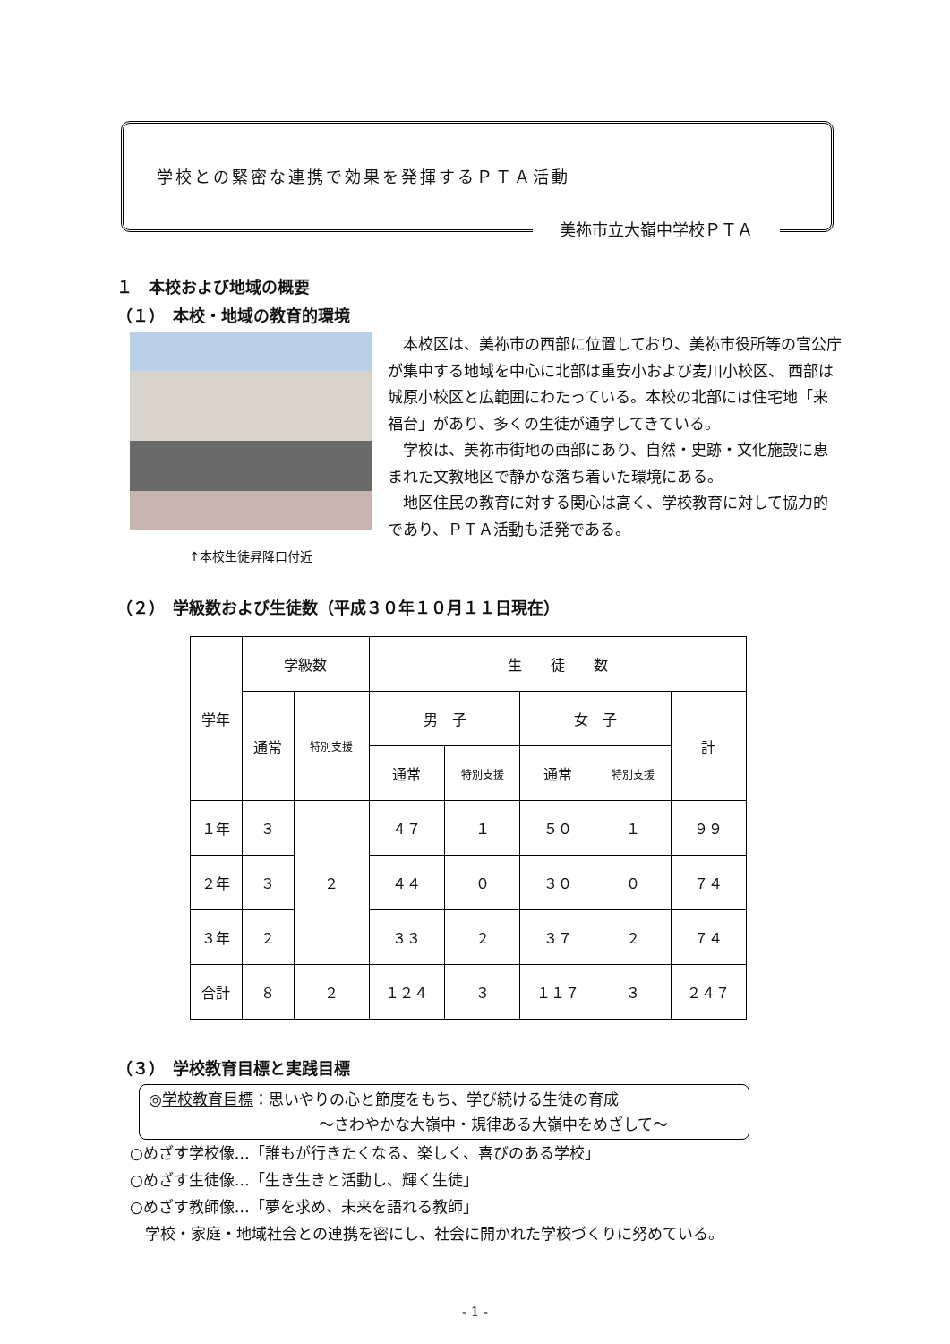学校との緊密な連携で効果を発揮するＰＴＡ活動
美祢市立大嶺中学校ＰＴＡ
１　本校および地域の概要
（１）　本校・地域の教育的環境
↑本校生徒昇降口付近
本校区は、美祢市の西部に位置しており、美祢市役所等の官公庁が集中する地域を中心に北部は重安小および麦川小校区、 西部は城原小校区と広範囲にわたっている。本校の北部には住宅地「来福台」があり、多くの生徒が通学してきている。
学校は、美祢市街地の西部にあり、自然・史跡・文化施設に恵まれた文教地区で静かな落ち着いた環境にある。
地区住民の教育に対する関心は高く、学校教育に対して協力的であり、ＰＴＡ活動も活発である。
（２）　学級数および生徒数（平成３０年１０月１１日現在）
| 学年 | 学級数 | | 生 徒 数 | | | | |
| --- | --- | --- | --- | --- | --- | --- | --- |
| | 通常 | 特別支援 | 男 子 | | 女 子 | | 計 |
| | | | 通常 | 特別支援 | 通常 | 特別支援 | |
| １年 | ３ | ２ | ４７ | １ | ５０ | １ | ９９ |
| ２年 | ３ | | ４４ | ０ | ３０ | ０ | ７４ |
| ３年 | ２ | | ３３ | ２ | ３７ | ２ | ７４ |
| 合計 | ８ | ２ | １２４ | ３ | １１７ | ３ | ２４７ |
（３）　学校教育目標と実践目標
◎学校教育目標：思いやりの心と節度をもち、学び続ける生徒の育成
～さわやかな大嶺中・規律ある大嶺中をめざして～
○めざす学校像…「誰もが行きたくなる、楽しく、喜びのある学校」
○めざす生徒像…「生き生きと活動し、輝く生徒」
○めざす教師像…「夢を求め、未来を語れる教師」
　学校・家庭・地域社会との連携を密にし、社会に開かれた学校づくりに努めている。
- 1 -